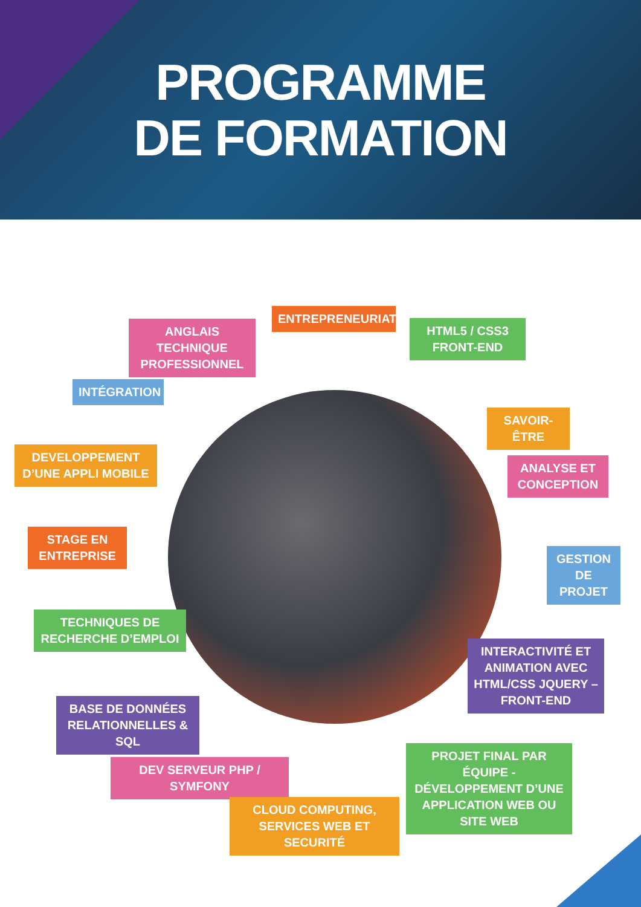PROGRAMME
DE FORMATION
ANGLAIS TECHNIQUE PROFESSIONNEL
ENTREPRENEURIAT
HTML5 / CSS3 FRONT-END
INTÉGRATION
SAVOIR-ÊTRE
DEVELOPPEMENT D’UNE APPLI MOBILE
ANALYSE ET CONCEPTION
STAGE EN ENTREPRISE
GESTION DE PROJET
TECHNIQUES DE RECHERCHE D’EMPLOI
INTERACTIVITÉ ET ANIMATION AVEC HTML/CSS JQUERY – FRONT-END
BASE DE DONNÉES RELATIONNELLES & SQL
PROJET FINAL PAR ÉQUIPE - DÉVELOPPEMENT D’UNE APPLICATION WEB OU SITE WEB
DEV SERVEUR PHP / SYMFONY
CLOUD COMPUTING, SERVICES WEB ET SECURITÉ